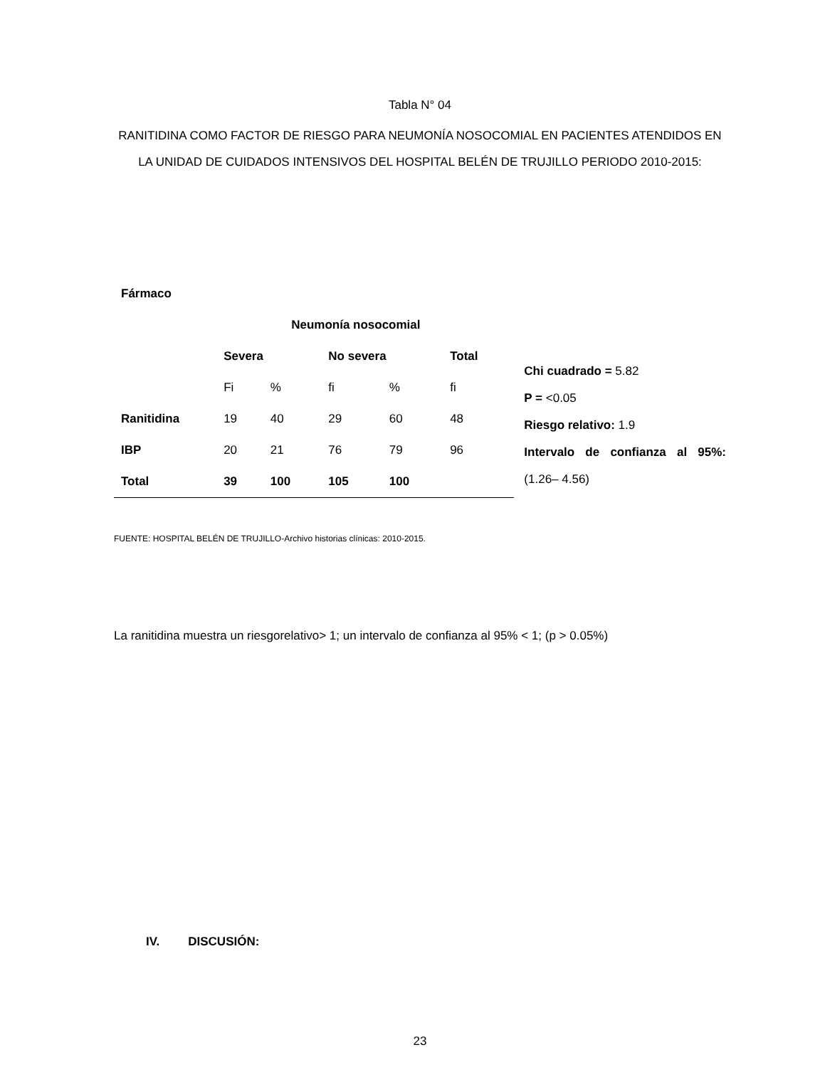Tabla N° 04
RANITIDINA COMO FACTOR DE RIESGO PARA NEUMONÍA NOSOCOMIAL EN PACIENTES ATENDIDOS EN LA UNIDAD DE CUIDADOS INTENSIVOS DEL HOSPITAL BELÉN DE TRUJILLO PERIODO 2010-2015:
| Fármaco | | | | | |
| --- | --- | --- | --- | --- | --- |
| | Neumonía nosocomial | | | | |
| | Severa | | No severa | | Total |
| | Fi | % | fi | % | fi |
| Ranitidina | 19 | 40 | 29 | 60 | 48 |
| IBP | 20 | 21 | 76 | 79 | 96 |
| Total | 39 | 100 | 105 | 100 | |
Chi cuadrado = 5.82
P = <0.05
Riesgo relativo: 1.9
Intervalo de confianza al 95%: (1.26– 4.56)
FUENTE: HOSPITAL BELÉN DE TRUJILLO-Archivo historias clínicas: 2010-2015.
La ranitidina muestra un riesgorelativo> 1; un intervalo de confianza al 95% < 1; (p > 0.05%)
IV. DISCUSIÓN:
23